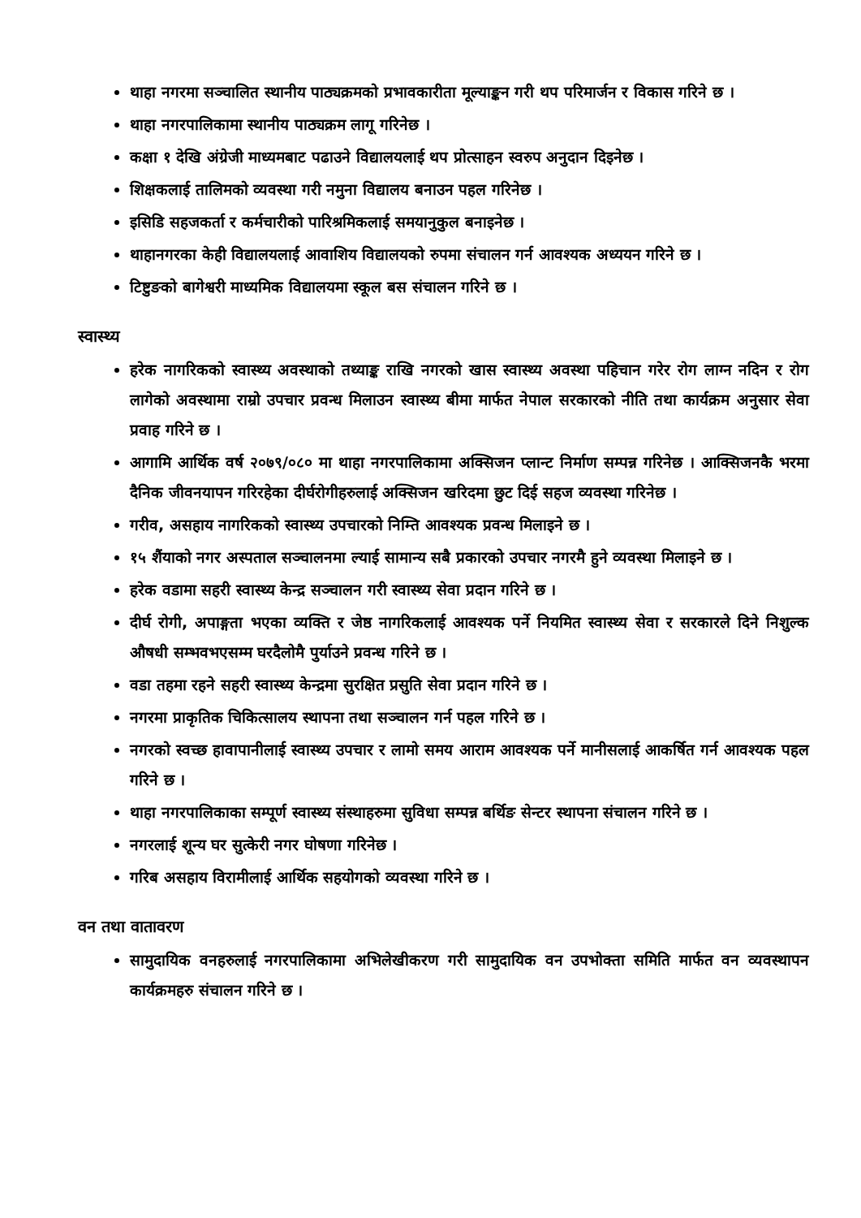थाहा नगरमा सञ्चालित स्थानीय पाठ्यक्रमको प्रभावकारीता मूल्याङ्कन गरी थप परिमार्जन र विकास गरिने छ ।
थाहा नगरपालिकामा स्थानीय पाठ्यक्रम लागू गरिनेछ ।
कक्षा १ देखि अंग्रेजी माध्यमबाट पढाउने विद्यालयलाई थप प्रोत्साहन स्वरुप अनुदान दिइनेछ ।
शिक्षकलाई तालिमको व्यवस्था गरी नमुना विद्यालय बनाउन पहल गरिनेछ ।
इसिडि सहजकर्ता र कर्मचारीको पारिश्रमिकलाई समयानुकुल बनाइनेछ ।
थाहानगरका केही विद्यालयलाई आवाशिय विद्यालयको रुपमा संचालन गर्न आवश्यक अध्ययन गरिने छ ।
टिष्टुङको बागेश्वरी माध्यमिक विद्यालयमा स्कूल बस संचालन गरिने छ ।
स्वास्थ्य
हरेक नागरिकको स्वास्थ्य अवस्थाको तथ्याङ्क राखि नगरको खास स्वास्थ्य अवस्था पहिचान गरेर रोग लाग्न नदिन र रोग लागेको अवस्थामा राम्रो उपचार प्रवन्ध मिलाउन स्वास्थ्य बीमा मार्फत नेपाल सरकारको नीति तथा कार्यक्रम अनुसार सेवा प्रवाह गरिने छ ।
आगामि आर्थिक वर्ष २०७९/०८० मा थाहा नगरपालिकामा अक्सिजन प्लान्ट निर्माण सम्पन्न गरिनेछ । आक्सिजनकै भरमा दैनिक जीवनयापन गरिरहेका दीर्घरोगीहरुलाई अक्सिजन खरिदमा छुट दिई सहज व्यवस्था गरिनेछ ।
गरीव, असहाय नागरिकको स्वास्थ्य उपचारको निम्ति आवश्यक प्रवन्ध मिलाइने छ ।
१५ शैंयाको नगर अस्पताल सञ्चालनमा ल्याई सामान्य सबै प्रकारको उपचार नगरमै हुने व्यवस्था मिलाइने छ ।
हरेक वडामा सहरी स्वास्थ्य केन्द्र सञ्चालन गरी स्वास्थ्य सेवा प्रदान गरिने छ ।
दीर्घ रोगी, अपाङ्गता भएका व्यक्ति र जेष्ठ नागरिकलाई आवश्यक पर्ने नियमित स्वास्थ्य सेवा र सरकारले दिने निशुल्क औषधी सम्भवभएसम्म घरदैलोमै पुर्याउने प्रवन्ध गरिने छ ।
वडा तहमा रहने सहरी स्वास्थ्य केन्द्रमा सुरक्षित प्रसुति सेवा प्रदान गरिने छ ।
नगरमा प्राकृतिक चिकित्सालय स्थापना तथा सञ्चालन गर्न पहल गरिने छ ।
नगरको स्वच्छ हावापानीलाई स्वास्थ्य उपचार र लामो समय आराम आवश्यक पर्ने मानीसलाई आकर्षित गर्न आवश्यक पहल गरिने छ ।
थाहा नगरपालिकाका सम्पूर्ण स्वास्थ्य संस्थाहरुमा सुविधा सम्पन्न बर्थिङ सेन्टर स्थापना संचालन गरिने छ ।
नगरलाई शून्य घर सुत्केरी नगर घोषणा गरिनेछ ।
गरिब असहाय विरामीलाई आर्थिक सहयोगको व्यवस्था गरिने छ ।
वन तथा वातावरण
सामुदायिक वनहरुलाई नगरपालिकामा अभिलेखीकरण गरी सामुदायिक वन उपभोक्ता समिति मार्फत वन व्यवस्थापन कार्यक्रमहरु संचालन गरिने छ ।